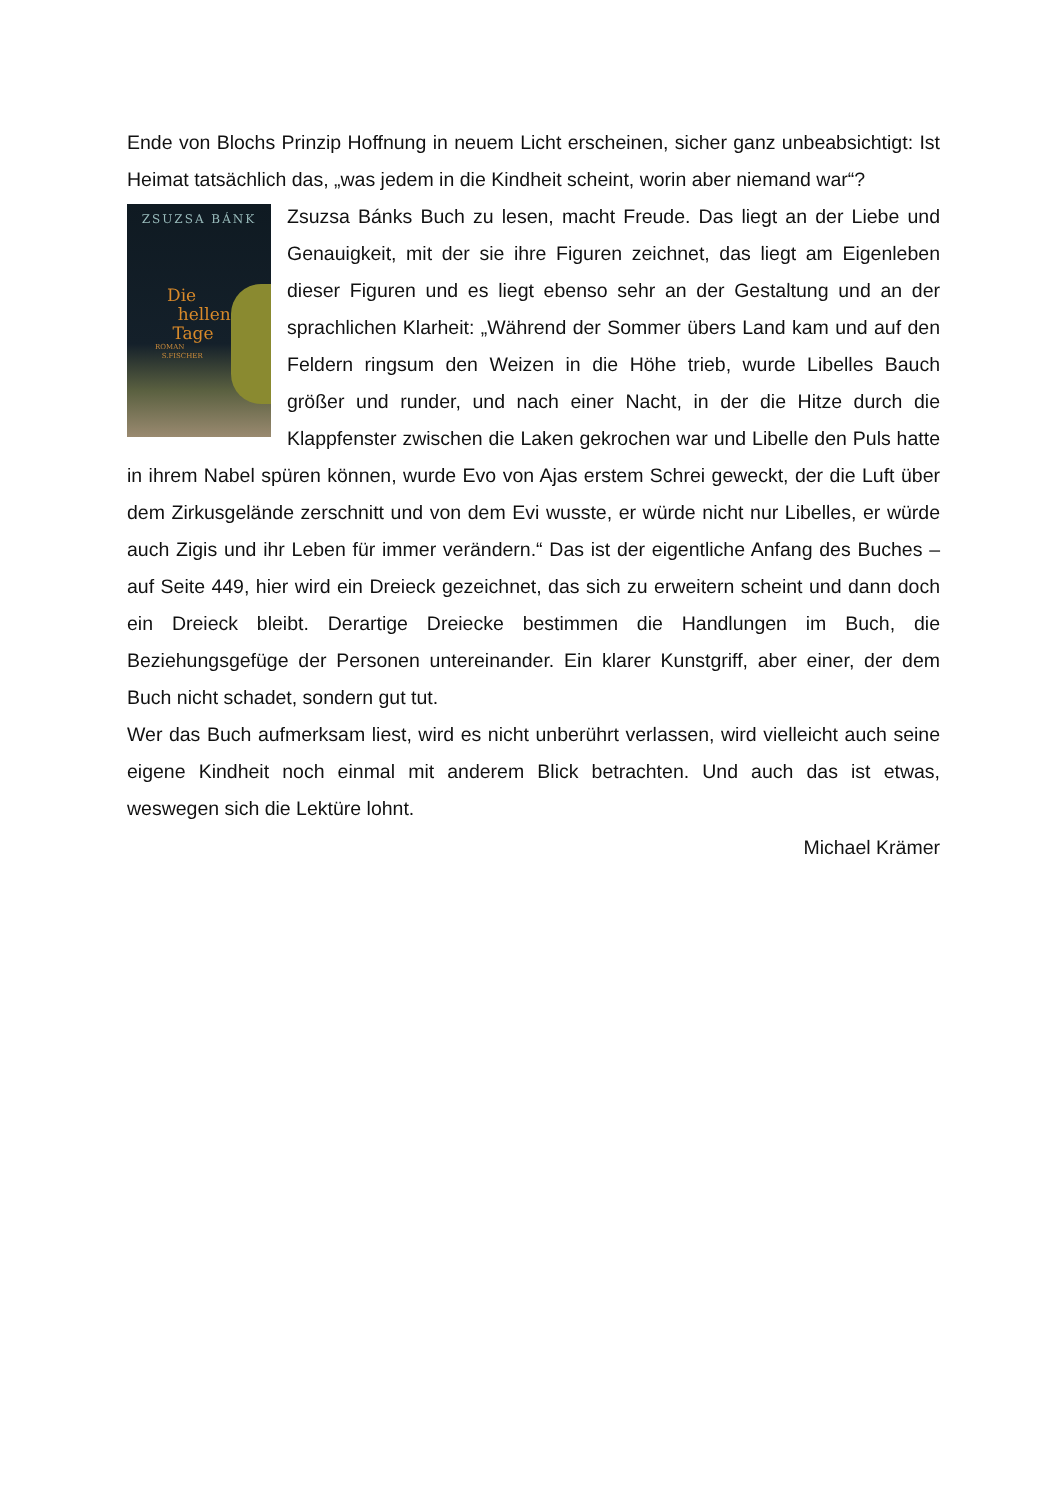Ende von Blochs Prinzip Hoffnung in neuem Licht erscheinen, sicher ganz unbeabsichtigt: Ist Heimat tatsächlich das, „was jedem in die Kindheit scheint, worin aber niemand war“?
ZSUZSA BÁNK
Die
hellen
Tage
ROMAN
S.FISCHER
Zsuzsa Bánks Buch zu lesen, macht Freude. Das liegt an der Liebe und Genauigkeit, mit der sie ihre Figuren zeichnet, das liegt am Eigenleben dieser Figuren und es liegt ebenso sehr an der Gestaltung und an der sprachlichen Klarheit: „Während der Sommer übers Land kam und auf den Feldern ringsum den Weizen in die Höhe trieb, wurde Libelles Bauch größer und runder, und nach einer Nacht, in der die Hitze durch die Klappfenster zwischen die Laken gekrochen war und Libelle den Puls hatte in ihrem Nabel spüren können, wurde Evo von Ajas erstem Schrei geweckt, der die Luft über dem Zirkusgelände zerschnitt und von dem Evi wusste, er würde nicht nur Libelles, er würde auch Zigis und ihr Leben für immer verändern.“ Das ist der eigentliche Anfang des Buches – auf Seite 449, hier wird ein Dreieck gezeichnet, das sich zu erweitern scheint und dann doch ein Dreieck bleibt. Derartige Dreiecke bestimmen die Handlungen im Buch, die Beziehungsgefüge der Personen untereinander. Ein klarer Kunstgriff, aber einer, der dem Buch nicht schadet, sondern gut tut.
Wer das Buch aufmerksam liest, wird es nicht unberührt verlassen, wird vielleicht auch seine eigene Kindheit noch einmal mit anderem Blick betrachten. Und auch das ist etwas, weswegen sich die Lektüre lohnt.
Michael Krämer